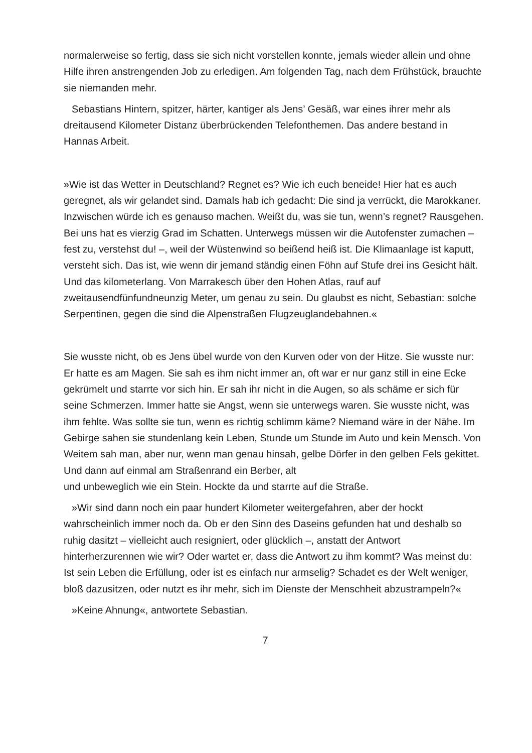normalerweise so fertig, dass sie sich nicht vorstellen konnte, jemals wieder allein und ohne Hilfe ihren anstrengenden Job zu erledigen. Am folgenden Tag, nach dem Frühstück, brauchte sie niemanden mehr.
Sebastians Hintern, spitzer, härter, kantiger als Jens’ Gesäß, war eines ihrer mehr als dreitausend Kilometer Distanz überbrückenden Telefonthemen. Das andere bestand in Hannas Arbeit.
»Wie ist das Wetter in Deutschland? Regnet es? Wie ich euch beneide! Hier hat es auch geregnet, als wir gelandet sind. Damals hab ich gedacht: Die sind ja verrückt, die Marokkaner. Inzwischen würde ich es genauso machen. Weißt du, was sie tun, wenn’s regnet? Rausgehen. Bei uns hat es vierzig Grad im Schatten. Unterwegs müssen wir die Autofenster zumachen – fest zu, verstehst du! –, weil der Wüstenwind so beißend heiß ist. Die Klimaanlage ist kaputt, versteht sich. Das ist, wie wenn dir jemand ständig einen Föhn auf Stufe drei ins Gesicht hält. Und das kilometerlang. Von Marrakesch über den Hohen Atlas, rauf auf zweitausendfünfundneunzig Meter, um genau zu sein. Du glaubst es nicht, Sebastian: solche Serpentinen, gegen die sind die Alpenstraßen Flugzeuglandebahnen.«
Sie wusste nicht, ob es Jens übel wurde von den Kurven oder von der Hitze. Sie wusste nur: Er hatte es am Magen. Sie sah es ihm nicht immer an, oft war er nur ganz still in eine Ecke gekrümelt und starrte vor sich hin. Er sah ihr nicht in die Augen, so als schäme er sich für seine Schmerzen. Immer hatte sie Angst, wenn sie unterwegs waren. Sie wusste nicht, was ihm fehlte. Was sollte sie tun, wenn es richtig schlimm käme? Niemand wäre in der Nähe. Im Gebirge sahen sie stundenlang kein Leben, Stunde um Stunde im Auto und kein Mensch. Von Weitem sah man, aber nur, wenn man genau hinsah, gelbe Dörfer in den gelben Fels gekittet. Und dann auf einmal am Straßenrand ein Berber, alt
und unbeweglich wie ein Stein. Hockte da und starrte auf die Straße.
»Wir sind dann noch ein paar hundert Kilometer weitergefahren, aber der hockt wahrscheinlich immer noch da. Ob er den Sinn des Daseins gefunden hat und deshalb so ruhig dasitzt – vielleicht auch resigniert, oder glücklich –, anstatt der Antwort hinterherzurennen wie wir? Oder wartet er, dass die Antwort zu ihm kommt? Was meinst du: Ist sein Leben die Erfüllung, oder ist es einfach nur armselig? Schadet es der Welt weniger, bloß dazusitzen, oder nutzt es ihr mehr, sich im Dienste der Menschheit abzustrampeln?«
»Keine Ahnung«, antwortete Sebastian.
7